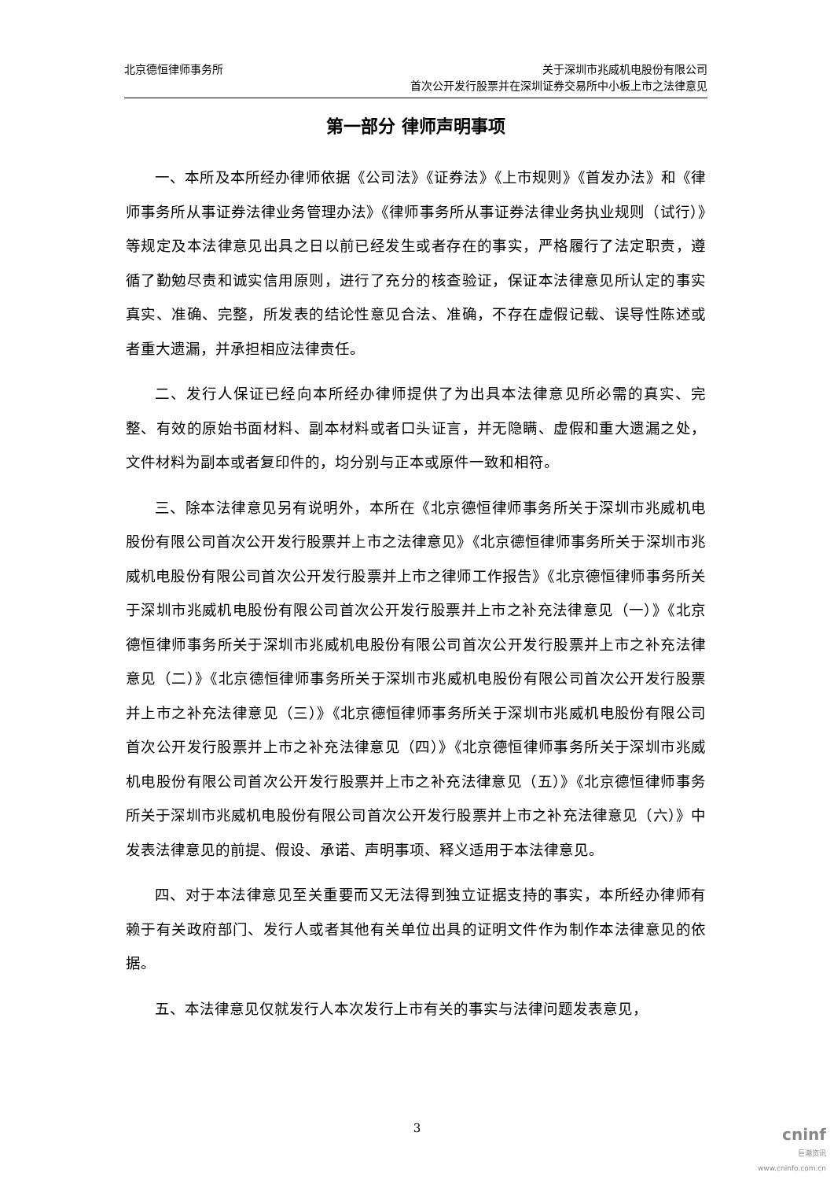北京德恒律师事务所 关于深圳市兆威机电股份有限公司
首次公开发行股票并在深圳证券交易所中小板上市之法律意见
第一部分 律师声明事项
一、本所及本所经办律师依据《公司法》《证券法》《上市规则》《首发办法》和《律师事务所从事证券法律业务管理办法》《律师事务所从事证券法律业务执业规则（试行）》等规定及本法律意见出具之日以前已经发生或者存在的事实，严格履行了法定职责，遵循了勤勉尽责和诚实信用原则，进行了充分的核查验证，保证本法律意见所认定的事实真实、准确、完整，所发表的结论性意见合法、准确，不存在虚假记载、误导性陈述或者重大遗漏，并承担相应法律责任。
二、发行人保证已经向本所经办律师提供了为出具本法律意见所必需的真实、完整、有效的原始书面材料、副本材料或者口头证言，并无隐瞒、虚假和重大遗漏之处，文件材料为副本或者复印件的，均分别与正本或原件一致和相符。
三、除本法律意见另有说明外，本所在《北京德恒律师事务所关于深圳市兆威机电股份有限公司首次公开发行股票并上市之法律意见》《北京德恒律师事务所关于深圳市兆威机电股份有限公司首次公开发行股票并上市之律师工作报告》《北京德恒律师事务所关于深圳市兆威机电股份有限公司首次公开发行股票并上市之补充法律意见（一）》《北京德恒律师事务所关于深圳市兆威机电股份有限公司首次公开发行股票并上市之补充法律意见（二）》《北京德恒律师事务所关于深圳市兆威机电股份有限公司首次公开发行股票并上市之补充法律意见（三）》《北京德恒律师事务所关于深圳市兆威机电股份有限公司首次公开发行股票并上市之补充法律意见（四）》《北京德恒律师事务所关于深圳市兆威机电股份有限公司首次公开发行股票并上市之补充法律意见（五）》《北京德恒律师事务所关于深圳市兆威机电股份有限公司首次公开发行股票并上市之补充法律意见（六）》中发表法律意见的前提、假设、承诺、声明事项、释义适用于本法律意见。
四、对于本法律意见至关重要而又无法得到独立证据支持的事实，本所经办律师有赖于有关政府部门、发行人或者其他有关单位出具的证明文件作为制作本法律意见的依据。
五、本法律意见仅就发行人本次发行上市有关的事实与法律问题发表意见，
3
cninf
巨潮资讯
www.cninfo.com.cn